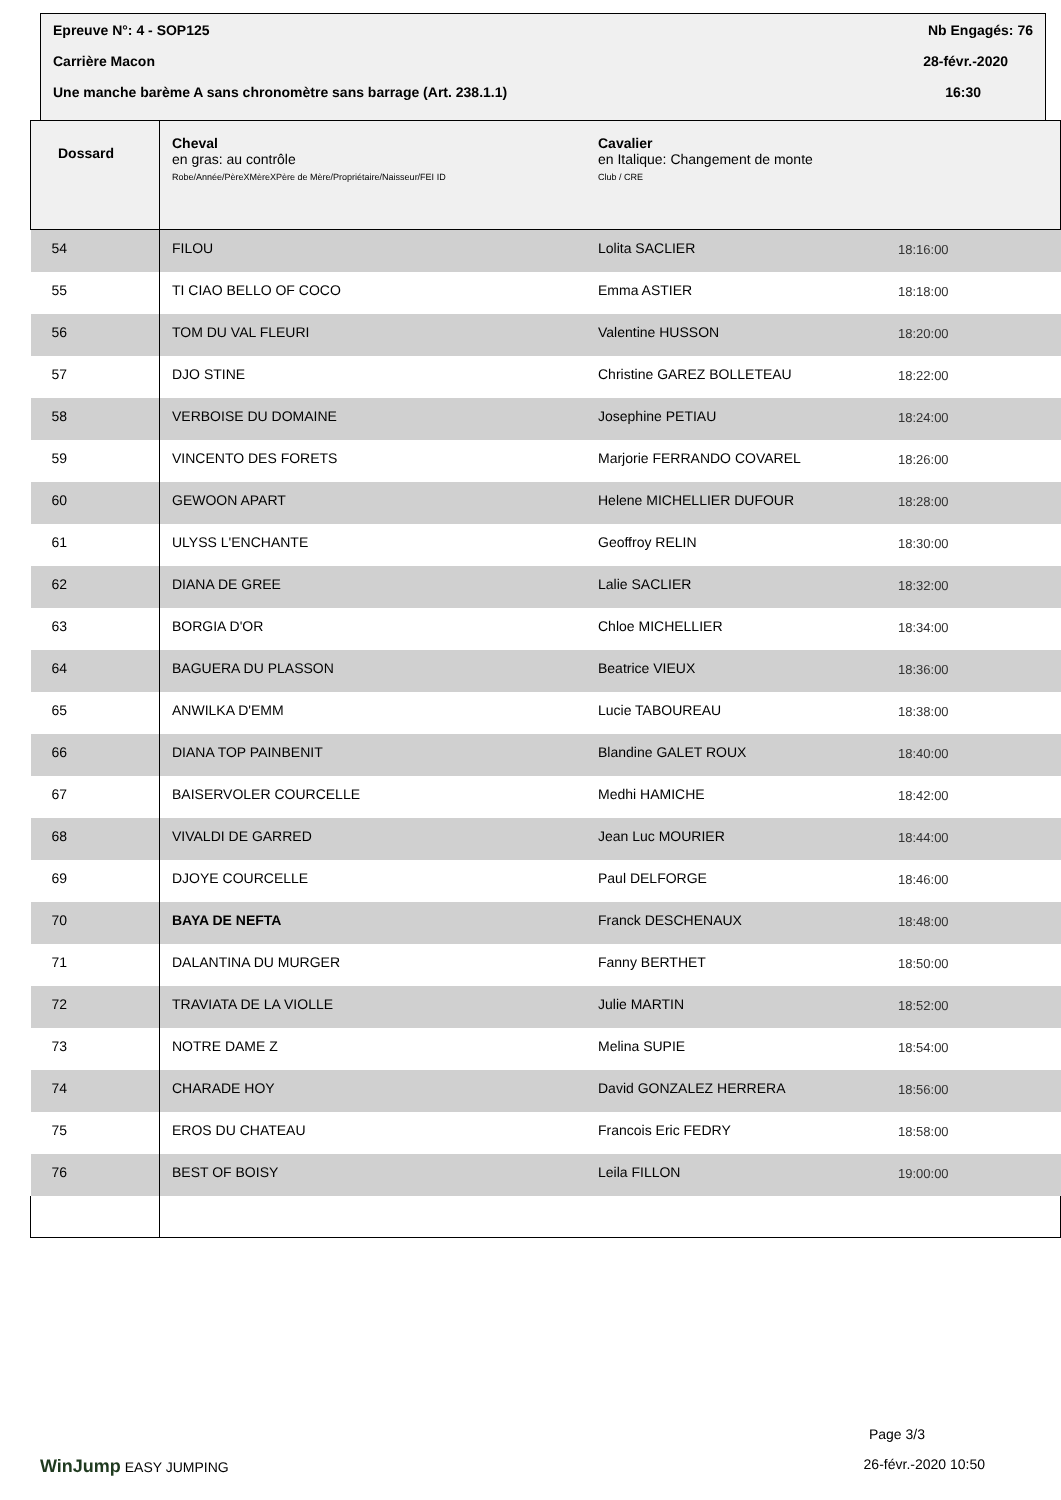Epreuve N°: 4 - SOP125 Nb Engagés: 76
Carrière Macon 28-févr.-2020
Une manche barème A sans chronomètre sans barrage (Art. 238.1.1) 16:30
| Dossard | Cheval en gras: au contrôle Robe/Année/PèreXMèreXPère de Mère/Propriétaire/Naisseur/FEI ID | Cavalier en Italique: Changement de monte Club / CRE | |
| --- | --- | --- | --- |
| 54 | FILOU | Lolita SACLIER | 18:16:00 |
| 55 | TI CIAO BELLO OF COCO | Emma ASTIER | 18:18:00 |
| 56 | TOM DU VAL FLEURI | Valentine HUSSON | 18:20:00 |
| 57 | DJO STINE | Christine GAREZ BOLLETEAU | 18:22:00 |
| 58 | VERBOISE DU DOMAINE | Josephine PETIAU | 18:24:00 |
| 59 | VINCENTO DES FORETS | Marjorie FERRANDO COVAREL | 18:26:00 |
| 60 | GEWOON APART | Helene MICHELLIER DUFOUR | 18:28:00 |
| 61 | ULYSS L'ENCHANTE | Geoffroy RELIN | 18:30:00 |
| 62 | DIANA DE GREE | Lalie SACLIER | 18:32:00 |
| 63 | BORGIA D'OR | Chloe MICHELLIER | 18:34:00 |
| 64 | BAGUERA DU PLASSON | Beatrice VIEUX | 18:36:00 |
| 65 | ANWILKA D'EMM | Lucie TABOUREAU | 18:38:00 |
| 66 | DIANA TOP PAINBENIT | Blandine GALET ROUX | 18:40:00 |
| 67 | BAISERVOLER COURCELLE | Medhi HAMICHE | 18:42:00 |
| 68 | VIVALDI DE GARRED | Jean Luc MOURIER | 18:44:00 |
| 69 | DJOYE COURCELLE | Paul DELFORGE | 18:46:00 |
| 70 | BAYA DE NEFTA | Franck DESCHENAUX | 18:48:00 |
| 71 | DALANTINA DU MURGER | Fanny BERTHET | 18:50:00 |
| 72 | TRAVIATA DE LA VIOLLE | Julie MARTIN | 18:52:00 |
| 73 | NOTRE DAME Z | Melina SUPIE | 18:54:00 |
| 74 | CHARADE HOY | David GONZALEZ HERRERA | 18:56:00 |
| 75 | EROS DU CHATEAU | Francois Eric FEDRY | 18:58:00 |
| 76 | BEST OF BOISY | Leila FILLON | 19:00:00 |
Page 3/3
WinJump EASY JUMPING 26-févr.-2020 10:50